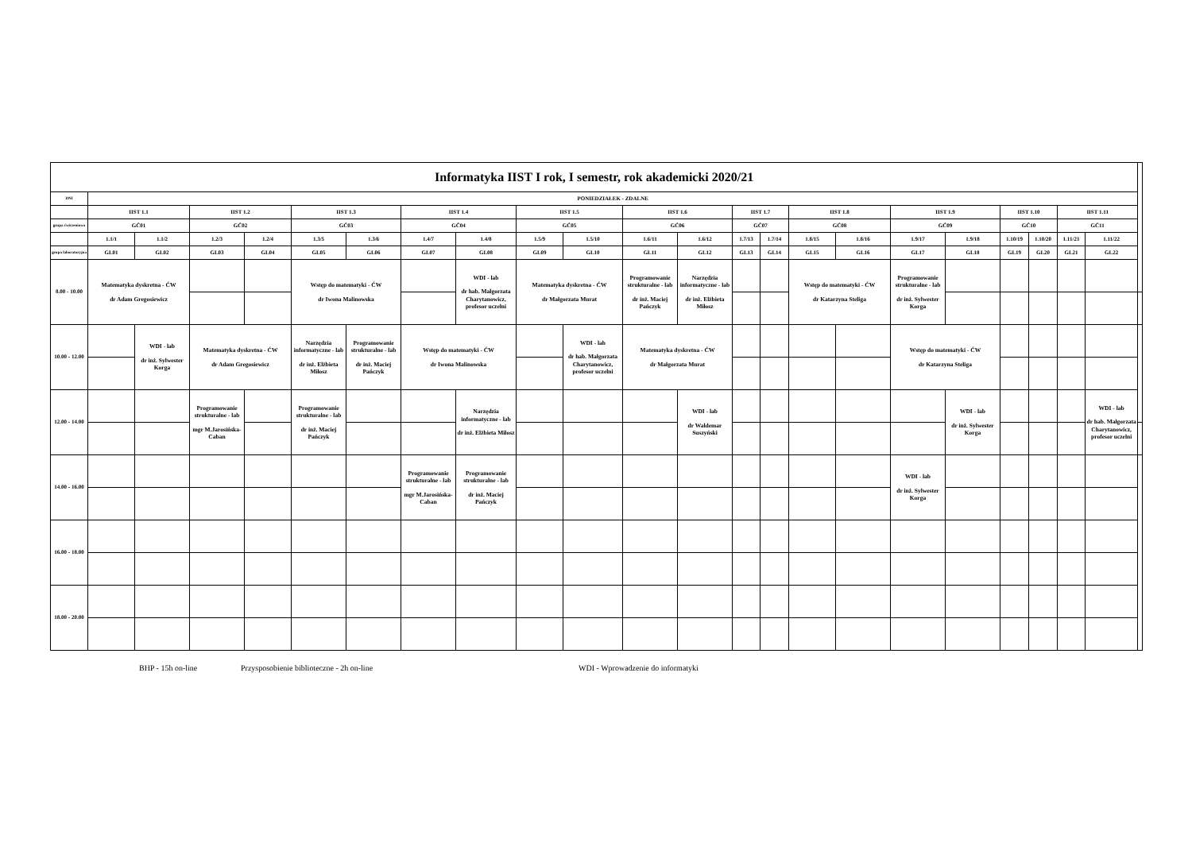| Informatyka IIST I rok, I semestr, rok akademicki 2020/21 | | | | | | | | | | | | | | | | | | | | | | | |
| --- | --- | --- | --- | --- | --- | --- | --- | --- | --- | --- | --- | --- | --- | --- | --- | --- | --- | --- | --- | --- | --- | --- | --- |
| DNI | PONIEDZIAŁEK - ZDALNE | | | | | | | | | | | | | | | | | | | | | | |
| | IIST 1.1 | | IIST 1.2 | | IIST 1.3 | | IIST 1.4 | | IIST 1.5 | | IIST 1.6 | | IIST 1.7 | | IIST 1.8 | | IIST 1.9 | | IIST 1.10 | | IIST 1.11 | | |
| grupa ćwiczeniowa | GĆ01 | | GĆ02 | | GĆ03 | | GĆ04 | | GĆ05 | | GĆ06 | | GĆ07 | | GĆ08 | | GĆ09 | | GĆ10 | | GĆ11 | | |
| | 1.1/1 | 1.1/2 | 1.2/3 | 1.2/4 | 1.3/5 | 1.3/6 | 1.4/7 | 1.4/8 | 1.5/9 | 1.5/10 | 1.6/11 | 1.6/12 | 1.7/13 | 1.7/14 | 1.8/15 | 1.8/16 | 1.9/17 | 1.9/18 | 1.10/19 | 1.10/20 | 1.11/21 | 1.11/22 | |
| grupa laboratoryjna | GL01 | GL02 | GL03 | GL04 | GL05 | GL06 | GL07 | GL08 | GL09 | GL10 | GL11 | GL12 | GL13 | GL14 | GL15 | GL16 | GL17 | GL18 | GL19 | GL20 | GL21 | GL22 | |
| 8.00 - 10.00 | Matematyka dyskretna - ĆW dr Adam Gregosiewicz | | | | Wstęp do matematyki - ĆW dr Iwona Malinowska | | | WDI - lab dr hab. Małgorzata Charytanowicz, profesor uczelni | Matematyka dyskretna - ĆW dr Małgorzata Murat | | Programowanie strukturalne - lab dr inż. Maciej Pańczyk | Narzędzia informatyczne - lab dr inż. Elżbieta Miłosz | | | Wstęp do matematyki - ĆW dr Katarzyna Steliga | | Programowanie strukturalne - lab dr inż. Sylwester Korga | | | | | | |
| 10.00 - 12.00 | | WDI - lab dr inż. Sylwester Korga | Matematyka dyskretna - ĆW dr Adam Gregosiewicz | | Narzędzia informatyczne - lab dr inż. Elżbieta Miłosz | Programowanie strukturalne - lab dr inż. Maciej Pańczyk | Wstęp do matematyki - ĆW dr Iwona Malinowska | | | WDI - lab dr hab. Małgorzata Charytanowicz, profesor uczelni | Matematyka dyskretna - ĆW dr Małgorzata Murat | | | | | | Wstęp do matematyki - ĆW dr Katarzyna Steliga | | | | | | |
| 12.00 - 14.00 | | | Programowanie strukturalne - lab mgr M.Jarosińska-Caban | | Programowanie strukturalne - lab dr inż. Maciej Pańczyk | | | Narzędzia informatyczne - lab dr inż. Elżbieta Miłosz | | | | WDI - lab dr Waldemar Suszyński | | | | | | WDI - lab dr inż. Sylwester Korga | | | | WDI - lab dr hab. Małgorzata Charytanowicz, profesor uczelni | |
| 14.00 - 16.00 | | | | | | | Programowanie strukturalne - lab mgr M.Jarosińska-Caban | Programowanie strukturalne - lab dr inż. Maciej Pańczyk | | | | | | | | | WDI - lab dr inż. Sylwester Korga | | | | | | |
| 16.00 - 18.00 | | | | | | | | | | | | | | | | | | | | | | | |
| 18.00 - 20.00 | | | | | | | | | | | | | | | | | | | | | | | |
BHP - 15h on-line Przysposobienie biblioteczne - 2h on-line WDI - Wprowadzenie do informatyki